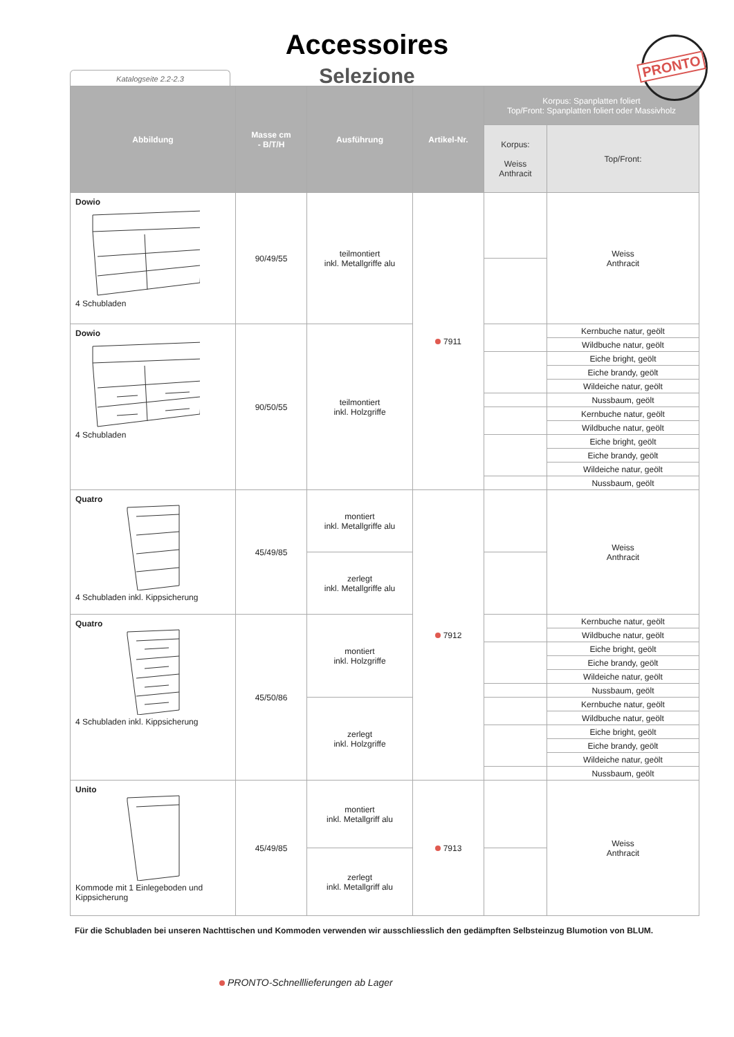Accessoires
Selezione
Katalogseite 2.2-2.3
PRONTO
| Abbildung | Masse cm - B/T/H | Ausführung | Artikel-Nr. | Korpus: Spanplatten foliert Top/Front: Spanplatten foliert oder Massivholz | |
| --- | --- | --- | --- | --- | --- |
| | | | | Korpus: Weiss Anthracit | Top/Front: |
| Dowio 4 Schubladen | 90/49/55 | teilmontiert inkl. Metallgriffe alu | 7911 | | Weiss Anthracit |
| Dowio 4 Schubladen | 90/50/55 | teilmontiert inkl. Holzgriffe | | | Kernbuche natur, geölt |
| | | | | | Wildbuche natur, geölt |
| | | | | | Eiche bright, geölt |
| | | | | | Eiche brandy, geölt |
| | | | | | Wildeiche natur, geölt |
| | | | | | Nussbaum, geölt |
| | | | | | Kernbuche natur, geölt |
| | | | | | Wildbuche natur, geölt |
| | | | | | Eiche bright, geölt |
| | | | | | Eiche brandy, geölt |
| | | | | | Wildeiche natur, geölt |
| | | | | | Nussbaum, geölt |
| Quatro 4 Schubladen inkl. Kippsicherung | 45/49/85 | montiert inkl. Metallgriffe alu | 7912 | | Weiss Anthracit |
| | | zerlegt inkl. Metallgriffe alu | | | |
| Quatro 4 Schubladen inkl. Kippsicherung | 45/50/86 | montiert inkl. Holzgriffe | | | Kernbuche natur, geölt |
| | | | | | Wildbuche natur, geölt |
| | | | | | Eiche bright, geölt |
| | | | | | Eiche brandy, geölt |
| | | | | | Wildeiche natur, geölt |
| | | | | | Nussbaum, geölt |
| | | zerlegt inkl. Holzgriffe | | | Kernbuche natur, geölt |
| | | | | | Wildbuche natur, geölt |
| | | | | | Eiche bright, geölt |
| | | | | | Eiche brandy, geölt |
| | | | | | Wildeiche natur, geölt |
| | | | | | Nussbaum, geölt |
| Unito Kommode mit 1 Einlegeboden und Kippsicherung | 45/49/85 | montiert inkl. Metallgriff alu | 7913 | | Weiss Anthracit |
| | | zerlegt inkl. Metallgriff alu | | | |
Für die Schubladen bei unseren Nachttischen und Kommoden verwenden wir ausschliesslich den gedämpften Selbsteinzug Blumotion von BLUM.
PRONTO-Schnelllieferungen ab Lager